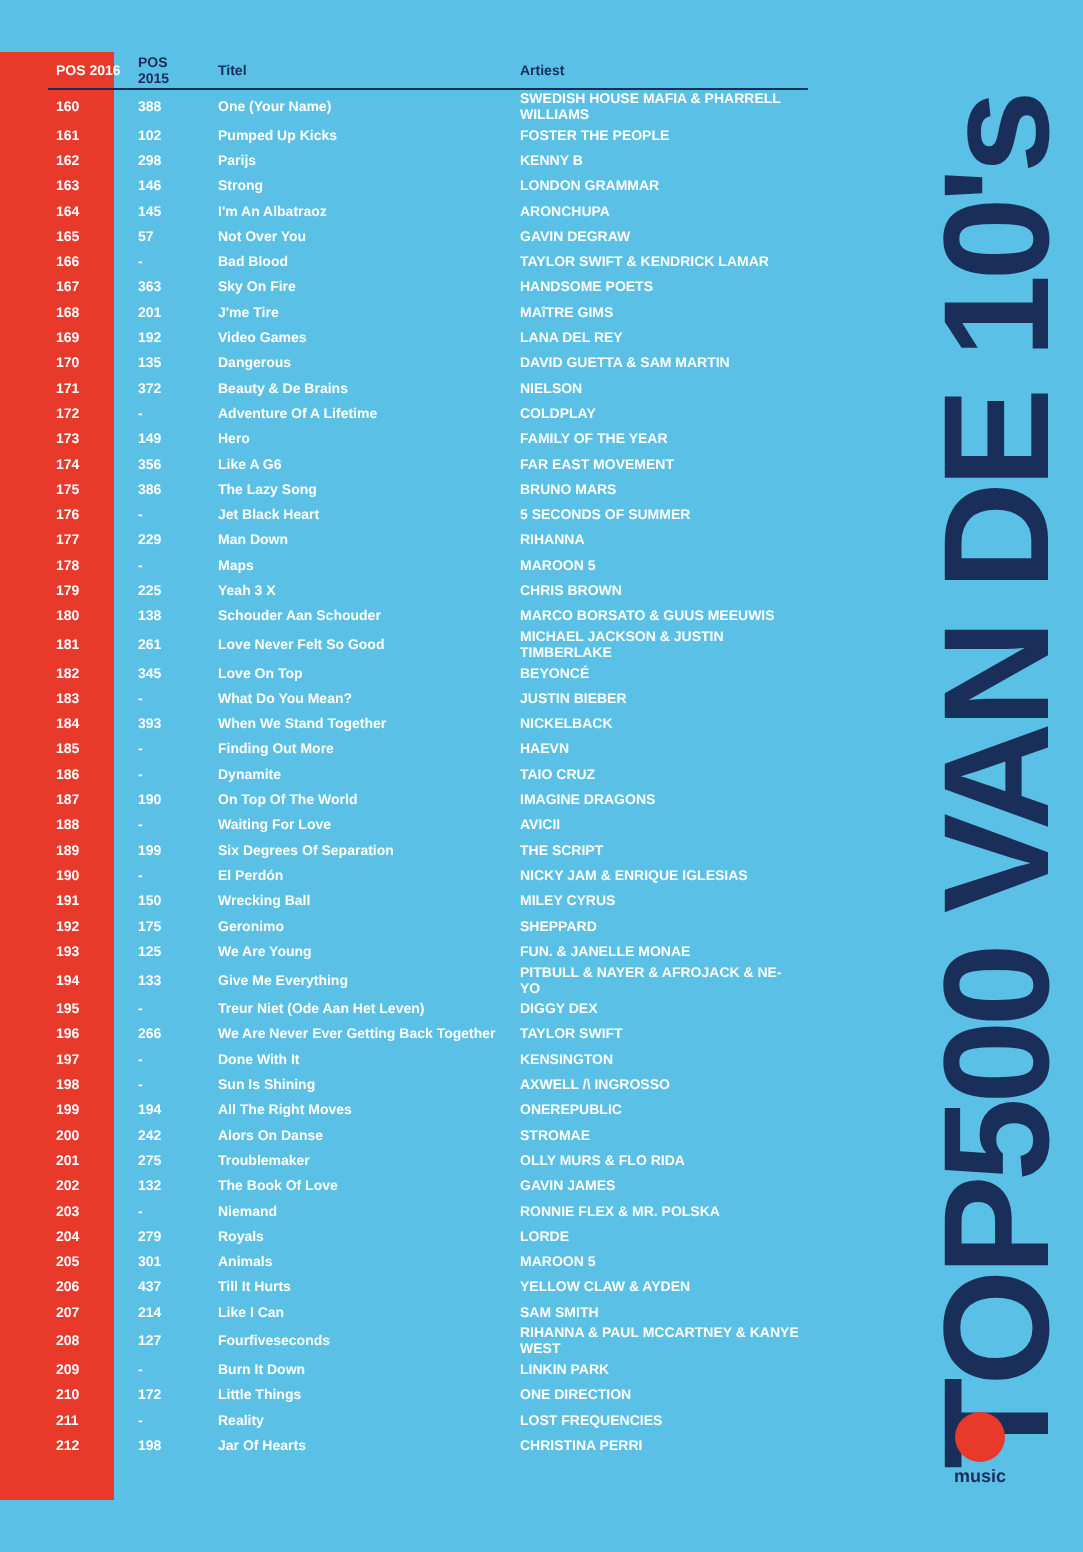| POS 2016 | POS 2015 | Titel | Artiest |
| --- | --- | --- | --- |
| 160 | 388 | One (Your Name) | SWEDISH HOUSE MAFIA & PHARRELL WILLIAMS |
| 161 | 102 | Pumped Up Kicks | FOSTER THE PEOPLE |
| 162 | 298 | Parijs | KENNY B |
| 163 | 146 | Strong | LONDON GRAMMAR |
| 164 | 145 | I'm An Albatraoz | ARONCHUPA |
| 165 | 57 | Not Over You | GAVIN DEGRAW |
| 166 | - | Bad Blood | TAYLOR SWIFT & KENDRICK LAMAR |
| 167 | 363 | Sky On Fire | HANDSOME POETS |
| 168 | 201 | J'me Tire | MAîTRE GIMS |
| 169 | 192 | Video Games | LANA DEL REY |
| 170 | 135 | Dangerous | DAVID GUETTA & SAM MARTIN |
| 171 | 372 | Beauty & De Brains | NIELSON |
| 172 | - | Adventure Of A Lifetime | COLDPLAY |
| 173 | 149 | Hero | FAMILY OF THE YEAR |
| 174 | 356 | Like A G6 | FAR EAST MOVEMENT |
| 175 | 386 | The Lazy Song | BRUNO MARS |
| 176 | - | Jet Black Heart | 5 SECONDS OF SUMMER |
| 177 | 229 | Man Down | RIHANNA |
| 178 | - | Maps | MAROON 5 |
| 179 | 225 | Yeah 3 X | CHRIS BROWN |
| 180 | 138 | Schouder Aan Schouder | MARCO BORSATO & GUUS MEEUWIS |
| 181 | 261 | Love Never Felt So Good | MICHAEL JACKSON & JUSTIN TIMBERLAKE |
| 182 | 345 | Love On Top | BEYONCÉ |
| 183 | - | What Do You Mean? | JUSTIN BIEBER |
| 184 | 393 | When We Stand Together | NICKELBACK |
| 185 | - | Finding Out More | HAEVN |
| 186 | - | Dynamite | TAIO CRUZ |
| 187 | 190 | On Top Of The World | IMAGINE DRAGONS |
| 188 | - | Waiting For Love | AVICII |
| 189 | 199 | Six Degrees Of Separation | THE SCRIPT |
| 190 | - | El Perdón | NICKY JAM & ENRIQUE IGLESIAS |
| 191 | 150 | Wrecking Ball | MILEY CYRUS |
| 192 | 175 | Geronimo | SHEPPARD |
| 193 | 125 | We Are Young | FUN. & JANELLE MONAE |
| 194 | 133 | Give Me Everything | PITBULL & NAYER & AFROJACK & NE-YO |
| 195 | - | Treur Niet (Ode Aan Het Leven) | DIGGY DEX |
| 196 | 266 | We Are Never Ever Getting Back Together | TAYLOR SWIFT |
| 197 | - | Done With It | KENSINGTON |
| 198 | - | Sun Is Shining | AXWELL /\ INGROSSO |
| 199 | 194 | All The Right Moves | ONEREPUBLIC |
| 200 | 242 | Alors On Danse | STROMAE |
| 201 | 275 | Troublemaker | OLLY MURS & FLO RIDA |
| 202 | 132 | The Book Of Love | GAVIN JAMES |
| 203 | - | Niemand | RONNIE FLEX & MR. POLSKA |
| 204 | 279 | Royals | LORDE |
| 205 | 301 | Animals | MAROON 5 |
| 206 | 437 | Till It Hurts | YELLOW CLAW & AYDEN |
| 207 | 214 | Like I Can | SAM SMITH |
| 208 | 127 | Fourfiveseconds | RIHANNA & PAUL MCCARTNEY & KANYE WEST |
| 209 | - | Burn It Down | LINKIN PARK |
| 210 | 172 | Little Things | ONE DIRECTION |
| 211 | - | Reality | LOST FREQUENCIES |
| 212 | 198 | Jar Of Hearts | CHRISTINA PERRI |
TOP500 VAN DE 10's
music